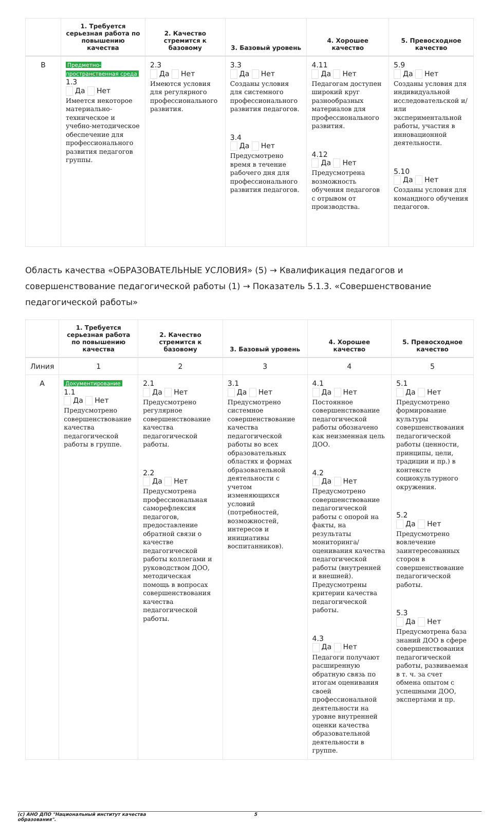| | 1. Требуется серьезная работа по повышению качества | 2. Качество стремится к базовому | 3. Базовый уровень | 4. Хорошее качество | 5. Превосходное качество |
| --- | --- | --- | --- | --- | --- |
| В | Предметно-пространственная среда 1.3 Да Нет Имеется некоторое материально-техническое и учебно-методическое обеспечение для профессионального развития педагогов группы. | 2.3 Да Нет Имеются условия для регулярного профессионального развития. | 3.3 Да Нет Созданы условия для системного профессионального развития педагогов. 3.4 Да Нет Предусмотрено время в течение рабочего дня для профессионального развития педагогов. | 4.11 Да Нет Педагогам доступен широкий круг разнообразных материалов для профессионального развития. 4.12 Да Нет Предусмотрена возможность обучения педагогов с отрывом от производства. | 5.9 Да Нет Созданы условия для индивидуальной исследовательской и/или экспериментальной работы, участия в инновационной деятельности. 5.10 Да Нет Созданы условия для командного обучения педагогов. |
Область качества «ОБРАЗОВАТЕЛЬНЫЕ УСЛОВИЯ» (5) → Квалификация педагогов и совершенствование педагогической работы (1) → Показатель 5.1.3. «Совершенствование педагогической работы»
| | 1. Требуется серьезная работа по повышению качества | 2. Качество стремится к базовому | 3. Базовый уровень | 4. Хорошее качество | 5. Превосходное качество |
| --- | --- | --- | --- | --- | --- |
| Линия | 1 | 2 | 3 | 4 | 5 |
| А | Документирование 1.1 Да Нет Предусмотрено совершенствование качества педагогической работы в группе. | 2.1 Да Нет Предусмотрено регулярное совершенствование качества педагогической работы. 2.2 Да Нет Предусмотрена профессиональная саморефлексия педагогов, предоставление обратной связи о качестве педагогической работы коллегами и руководством ДОО, методическая помощь в вопросах совершенствования качества педагогической работы. | 3.1 Да Нет Предусмотрено системное совершенствование качества педагогической работы во всех образовательных областях и формах образовательной деятельности с учетом изменяющихся условий (потребностей, возможностей, интересов и инициативы воспитанников). | 4.1 Да Нет Постоянное совершенствование педагогической работы обозначено как неизменная цель ДОО. 4.2 Да Нет Предусмотрено совершенствование педагогической работы с опорой на факты, на результаты мониторинга/оценивания качества педагогической работы (внутренней и внешней). Предусмотрены критерии качества педагогической работы. 4.3 Да Нет Педагоги получают расширенную обратную связь по итогам оценивания своей профессиональной деятельности на уровне внутренней оценки качества образовательной деятельности в группе. | 5.1 Да Нет Предусмотрено формирование культуры совершенствования педагогической работы (ценности, принципы, цели, традиции и пр.) в контексте социокультурного окружения. 5.2 Да Нет Предусмотрено вовлечение заинтересованных сторон в совершенствование педагогической работы. 5.3 Да Нет Предусмотрена база знаний ДОО в сфере совершенствования педагогической работы, развиваемая в т. ч. за счет обмена опытом с успешными ДОО, экспертами и пр. |
(c) АНО ДПО "Национальный институт качества образования".
5